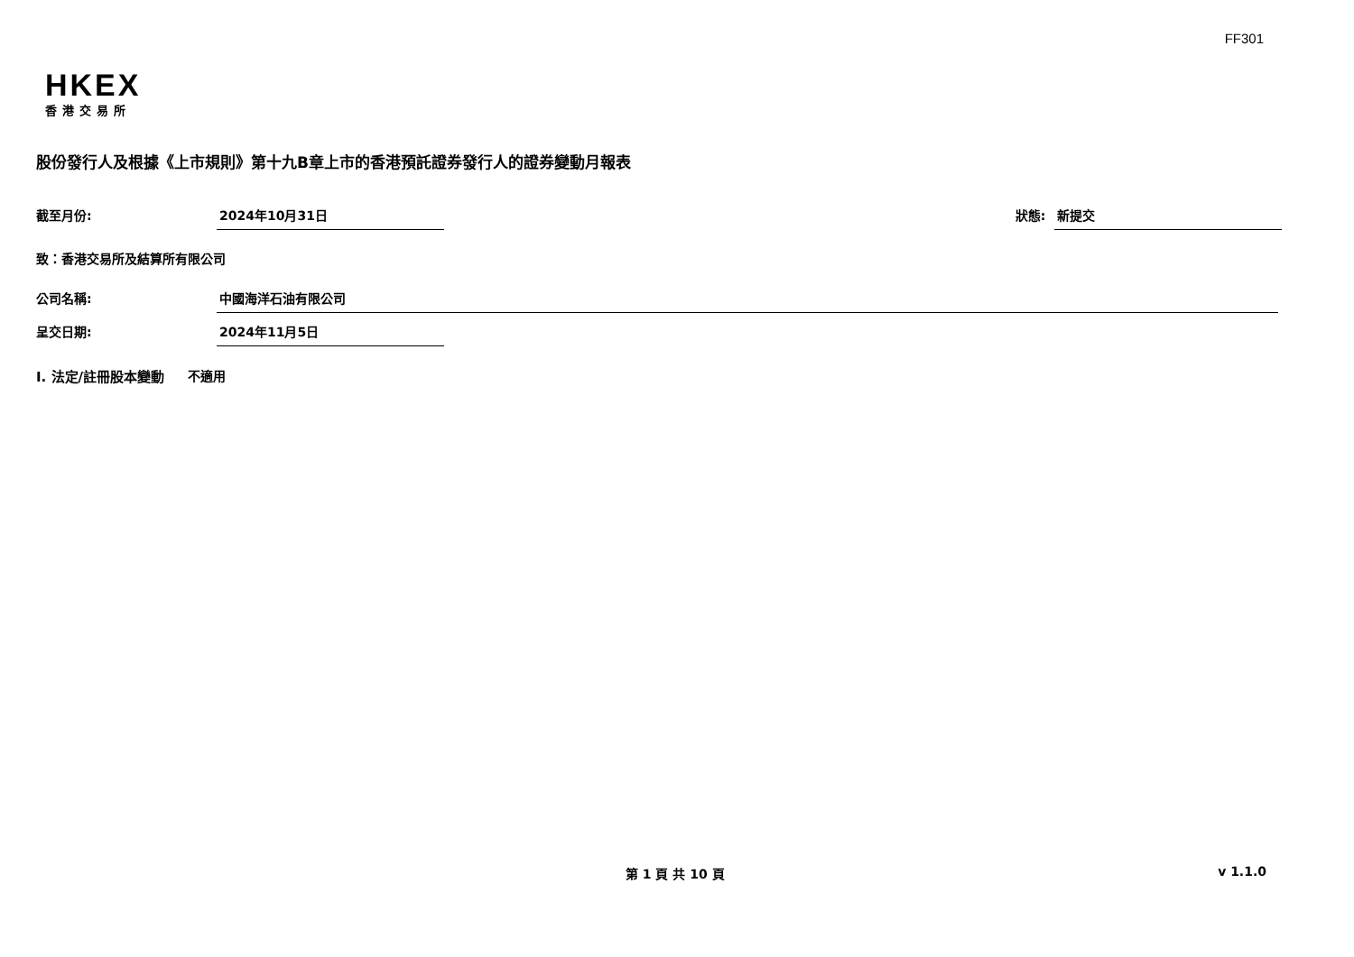FF301
HKEX
香港交易所
股份發行人及根據《上市規則》第十九B章上市的香港預託證券發行人的證券變動月報表
截至月份: 2024年10月31日 狀態: 新提交
致：香港交易所及結算所有限公司
公司名稱: 中國海洋石油有限公司
呈交日期: 2024年11月5日
I. 法定/註冊股本變動 不適用
第 1 頁 共 10 頁 v 1.1.0